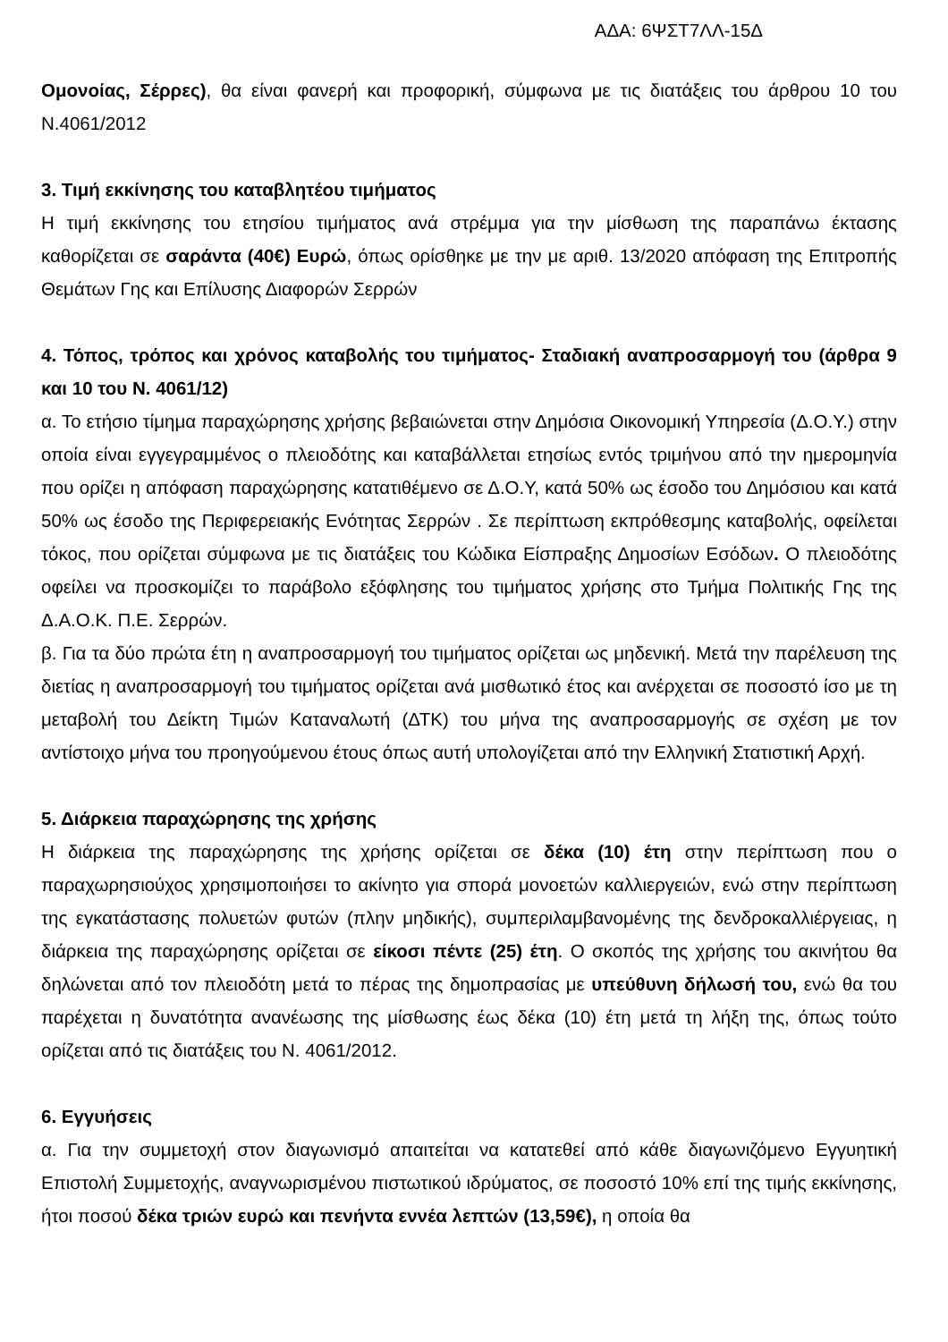ΑΔΑ: 6ΨΣΤ7ΛΛ-15Δ
Ομονοίας, Σέρρες), θα είναι φανερή και προφορική, σύμφωνα με τις διατάξεις του άρθρου 10 του Ν.4061/2012
3. Τιμή εκκίνησης του καταβλητέου τιμήματος
Η τιμή εκκίνησης του ετησίου τιμήματος ανά στρέμμα για την μίσθωση της παραπάνω έκτασης καθορίζεται σε σαράντα (40€) Ευρώ, όπως ορίσθηκε με την με αριθ. 13/2020 απόφαση της Επιτροπής Θεμάτων Γης και Επίλυσης Διαφορών Σερρών
4. Τόπος, τρόπος και χρόνος καταβολής του τιμήματος- Σταδιακή αναπροσαρμογή του (άρθρα 9 και 10 του Ν. 4061/12)
α. Το ετήσιο τίμημα παραχώρησης χρήσης βεβαιώνεται στην Δημόσια Οικονομική Υπηρεσία (Δ.Ο.Υ.) στην οποία είναι εγγεγραμμένος ο πλειοδότης και καταβάλλεται ετησίως εντός τριμήνου από την ημερομηνία που ορίζει η απόφαση παραχώρησης κατατιθέμενο σε Δ.Ο.Υ, κατά 50% ως έσοδο του Δημόσιου και κατά 50% ως έσοδο της Περιφερειακής Ενότητας Σερρών . Σε περίπτωση εκπρόθεσμης καταβολής, οφείλεται τόκος, που ορίζεται σύμφωνα με τις διατάξεις του Κώδικα Είσπραξης Δημοσίων Εσόδων. Ο πλειοδότης οφείλει να προσκομίζει το παράβολο εξόφλησης του τιμήματος χρήσης στο Τμήμα Πολιτικής Γης της Δ.Α.Ο.Κ. Π.Ε. Σερρών.
β. Για τα δύο πρώτα έτη η αναπροσαρμογή του τιμήματος ορίζεται ως μηδενική. Μετά την παρέλευση της διετίας η αναπροσαρμογή του τιμήματος ορίζεται ανά μισθωτικό έτος και ανέρχεται σε ποσοστό ίσο με τη μεταβολή του Δείκτη Τιμών Καταναλωτή (ΔΤΚ) του μήνα της αναπροσαρμογής σε σχέση με τον αντίστοιχο μήνα του προηγούμενου έτους όπως αυτή υπολογίζεται από την Ελληνική Στατιστική Αρχή.
5. Διάρκεια παραχώρησης της χρήσης
Η διάρκεια της παραχώρησης της χρήσης ορίζεται σε δέκα (10) έτη στην περίπτωση που ο παραχωρησιούχος χρησιμοποιήσει το ακίνητο για σπορά μονοετών καλλιεργειών, ενώ στην περίπτωση της εγκατάστασης πολυετών φυτών (πλην μηδικής), συμπεριλαμβανομένης της δενδροκαλλιέργειας, η διάρκεια της παραχώρησης ορίζεται σε είκοσι πέντε (25) έτη. Ο σκοπός της χρήσης του ακινήτου θα δηλώνεται από τον πλειοδότη μετά το πέρας της δημοπρασίας με υπεύθυνη δήλωσή του, ενώ θα του παρέχεται η δυνατότητα ανανέωσης της μίσθωσης έως δέκα (10) έτη μετά τη λήξη της, όπως τούτο ορίζεται από τις διατάξεις του Ν. 4061/2012.
6. Εγγυήσεις
α. Για την συμμετοχή στον διαγωνισμό απαιτείται να κατατεθεί από κάθε διαγωνιζόμενο Εγγυητική Επιστολή Συμμετοχής, αναγνωρισμένου πιστωτικού ιδρύματος, σε ποσοστό 10% επί της τιμής εκκίνησης, ήτοι ποσού δέκα τριών ευρώ και πενήντα εννέα λεπτών (13,59€), η οποία θα